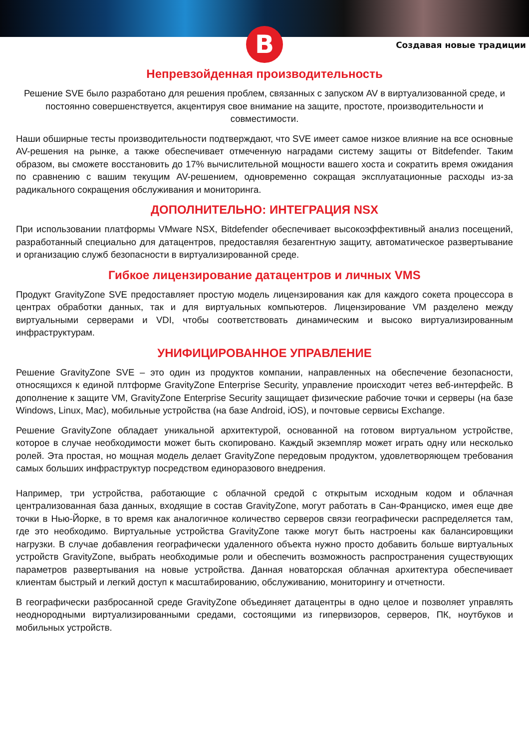B
Создавая новые традиции
Непревзойденная производительность
Решение SVE было разработано для решения проблем, связанных с запуском AV в виртуализованной среде, и постоянно совершенствуется, акцентируя свое внимание на защите, простоте, производительности и совместимости.
Наши обширные тесты производительности подтверждают, что SVE имеет самое низкое влияние на все основные AV-решения на рынке, а также обеспечивает отмеченную наградами систему защиты от Bitdefender. Таким образом, вы сможете восстановить до 17% вычислительной мощности вашего хоста и сократить время ожидания по сравнению с вашим текущим AV-решением, одновременно сокращая эксплуатационные расходы из-за радикального сокращения обслуживания и мониторинга.
ДОПОЛНИТЕЛЬНО: ИНТЕГРАЦИЯ NSX
При использовании платформы VMware NSX, Bitdefender обеспечивает высокоэффективный анализ посещений, разработанный специально для датацентров, предоставляя безагентную защиту, автоматическое развертывание и организацию служб безопасности в виртуализированной среде.
Гибкое лицензирование датацентров и личных VMS
Продукт GravityZone SVE предоставляет простую модель лицензирования как для каждого сокета процессора в центрах обработки данных, так и для виртуальных компьютеров. Лицензирование VM разделено между виртуальными серверами и VDI, чтобы соответствовать динамическим и высоко виртуализированным инфраструктурам.
УНИФИЦИРОВАННОЕ УПРАВЛЕНИЕ
Решение GravityZone SVE – это один из продуктов компании, направленных на обеспечение безопасности, относящихся к единой плтформе GravityZone Enterprise Security, управление происходит четез веб-интерфейс. В дополнение к защите VM, GravityZone Enterprise Security защищает физические рабочие точки и серверы (на базе Windows, Linux, Mac), мобильные устройства (на базе Android, iOS), и почтовые сервисы Exchange.
Решение GravityZone обладает уникальной архитектурой, основанной на готовом виртуальном устройстве, которое в случае необходимости может быть скопировано. Каждый экземпляр может играть одну или несколько ролей. Эта простая, но мощная модель делает GravityZone передовым продуктом, удовлетворяющем требования самых больших инфраструктур посредством единоразового внедрения.
Например, три устройства, работающие с облачной средой с открытым исходным кодом и облачная централизованная база данных, входящие в состав GravityZone, могут работать в Сан-Франциско, имея еще две точки в Нью-Йорке, в то время как аналогичное количество серверов связи географически распределяется там, где это необходимо. Виртуальные устройства GravityZone также могут быть настроены как балансировщики нагрузки. В случае добавления географически удаленного объекта нужно просто добавить больше виртуальных устройств GravityZone, выбрать необходимые роли и обеспечить возможность распространения существующих параметров развертывания на новые устройства. Данная новаторская облачная архитектура обеспечивает клиентам быстрый и легкий доступ к масштабированию, обслуживанию, мониторингу и отчетности.
В географически разбросанной среде GravityZone объединяет датацентры в одно целое и позволяет управлять неоднородными виртуализированными средами, состоящими из гипервизоров, серверов, ПК, ноутбуков и мобильных устройств.